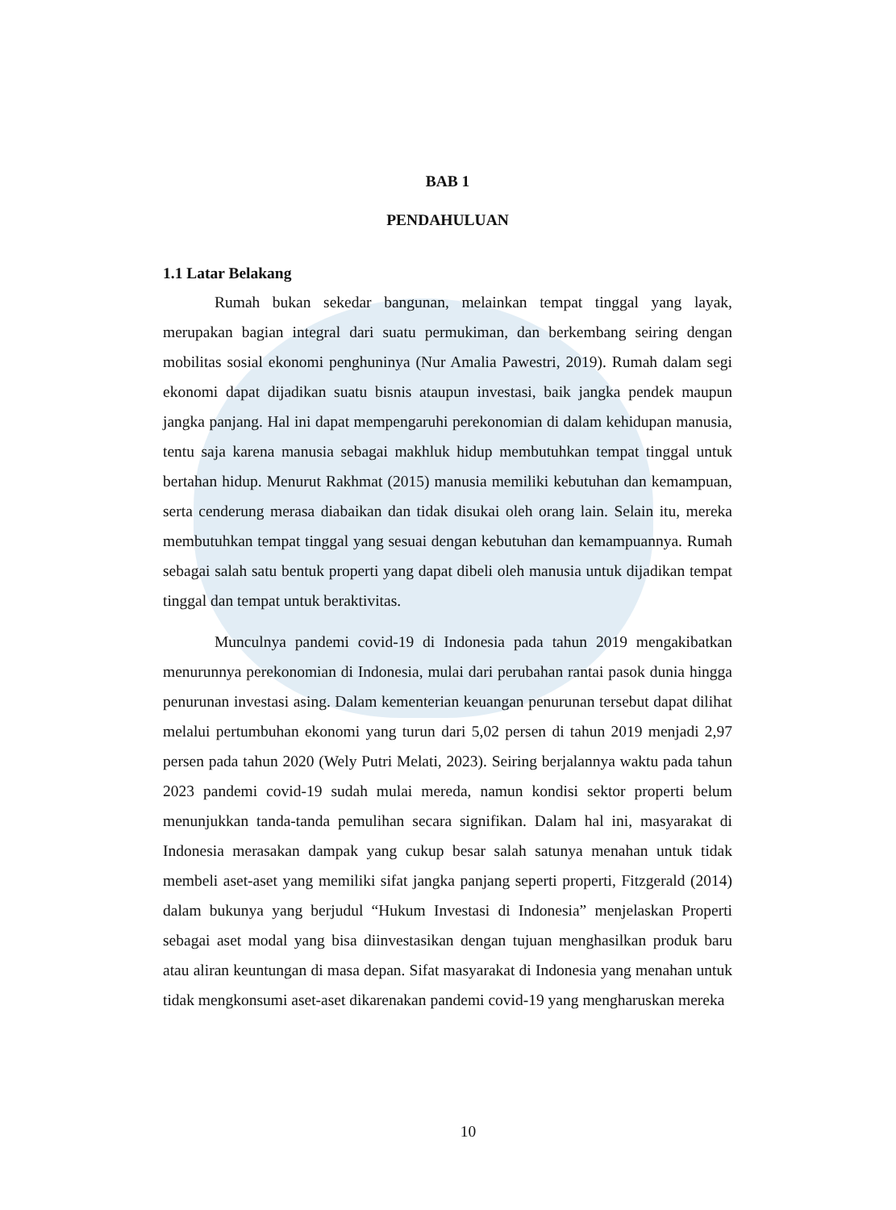BAB 1
PENDAHULUAN
1.1 Latar Belakang
Rumah bukan sekedar bangunan, melainkan tempat tinggal yang layak, merupakan bagian integral dari suatu permukiman, dan berkembang seiring dengan mobilitas sosial ekonomi penghuninya (Nur Amalia Pawestri, 2019). Rumah dalam segi ekonomi dapat dijadikan suatu bisnis ataupun investasi, baik jangka pendek maupun jangka panjang. Hal ini dapat mempengaruhi perekonomian di dalam kehidupan manusia, tentu saja karena manusia sebagai makhluk hidup membutuhkan tempat tinggal untuk bertahan hidup. Menurut Rakhmat (2015) manusia memiliki kebutuhan dan kemampuan, serta cenderung merasa diabaikan dan tidak disukai oleh orang lain. Selain itu, mereka membutuhkan tempat tinggal yang sesuai dengan kebutuhan dan kemampuannya. Rumah sebagai salah satu bentuk properti yang dapat dibeli oleh manusia untuk dijadikan tempat tinggal dan tempat untuk beraktivitas.
Munculnya pandemi covid-19 di Indonesia pada tahun 2019 mengakibatkan menurunnya perekonomian di Indonesia, mulai dari perubahan rantai pasok dunia hingga penurunan investasi asing. Dalam kementerian keuangan penurunan tersebut dapat dilihat melalui pertumbuhan ekonomi yang turun dari 5,02 persen di tahun 2019 menjadi 2,97 persen pada tahun 2020 (Wely Putri Melati, 2023). Seiring berjalannya waktu pada tahun 2023 pandemi covid-19 sudah mulai mereda, namun kondisi sektor properti belum menunjukkan tanda-tanda pemulihan secara signifikan. Dalam hal ini, masyarakat di Indonesia merasakan dampak yang cukup besar salah satunya menahan untuk tidak membeli aset-aset yang memiliki sifat jangka panjang seperti properti, Fitzgerald (2014) dalam bukunya yang berjudul “Hukum Investasi di Indonesia” menjelaskan Properti sebagai aset modal yang bisa diinvestasikan dengan tujuan menghasilkan produk baru atau aliran keuntungan di masa depan. Sifat masyarakat di Indonesia yang menahan untuk tidak mengkonsumi aset-aset dikarenakan pandemi covid-19 yang mengharuskan mereka
10